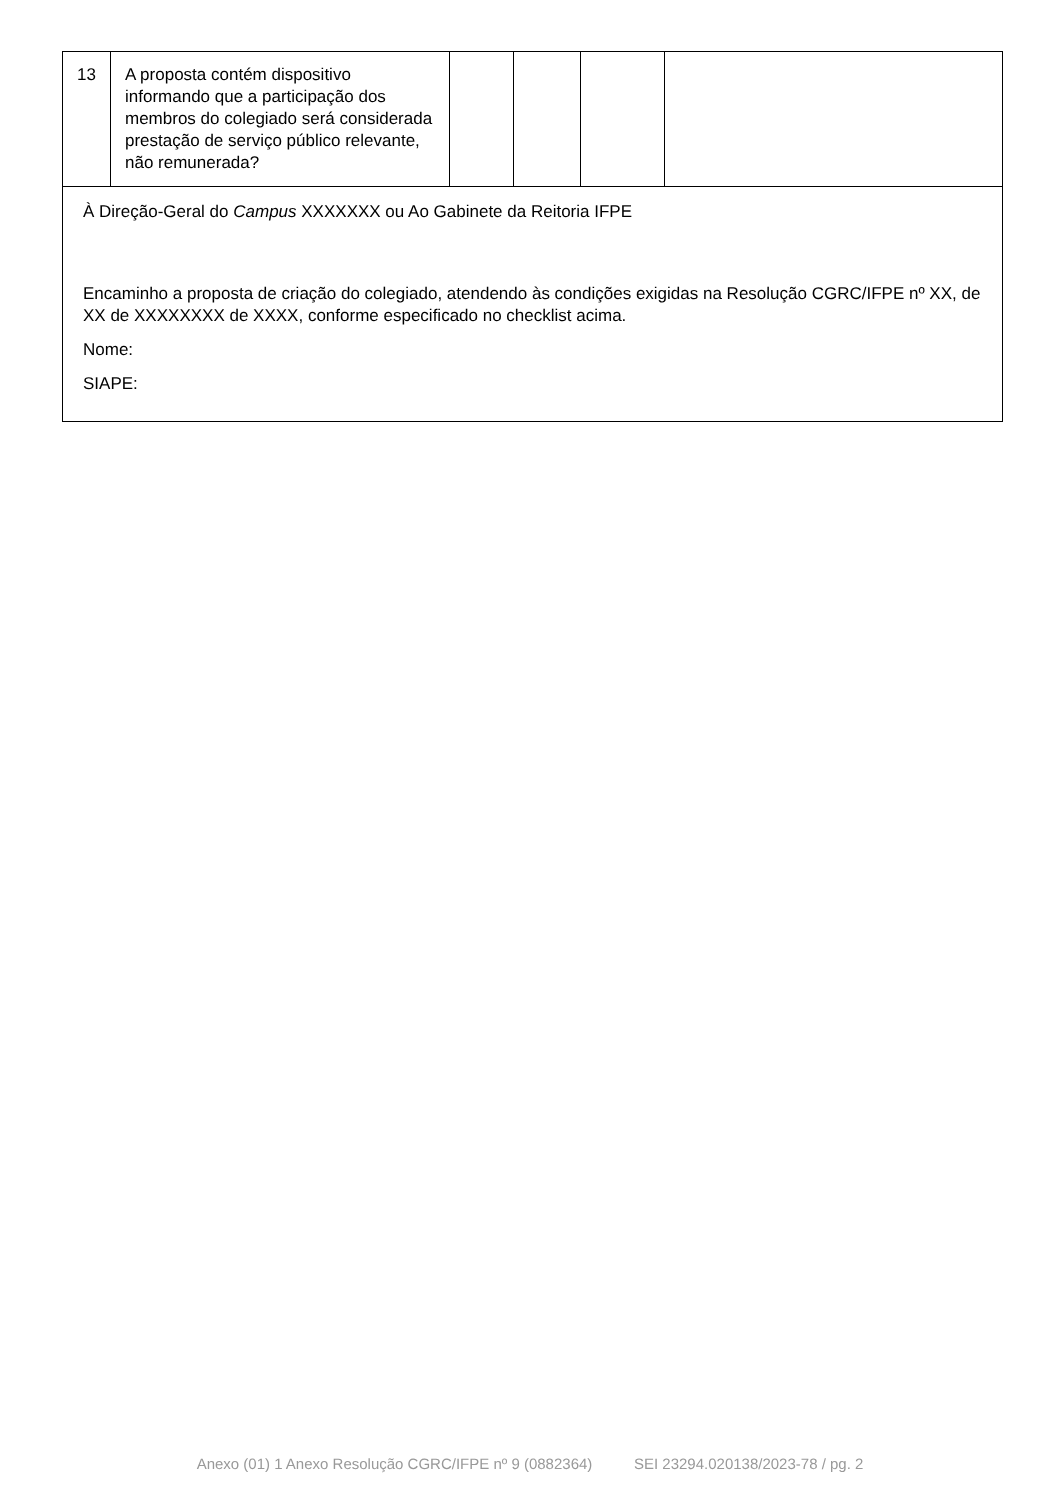| 13 | A proposta contém dispositivo informando que a participação dos membros do colegiado será considerada prestação de serviço público relevante, não remunerada? | | | | |
| À Direção-Geral do Campus XXXXXXX ou Ao Gabinete da Reitoria IFPE Encaminho a proposta de criação do colegiado, atendendo às condições exigidas na Resolução CGRC/IFPE nº XX, de XX de XXXXXXXX de XXXX, conforme especificado no checklist acima. Nome: SIAPE: | | | | | |
Anexo (01) 1 Anexo Resolução CGRC/IFPE nº 9 (0882364) SEI 23294.020138/2023-78 / pg. 2